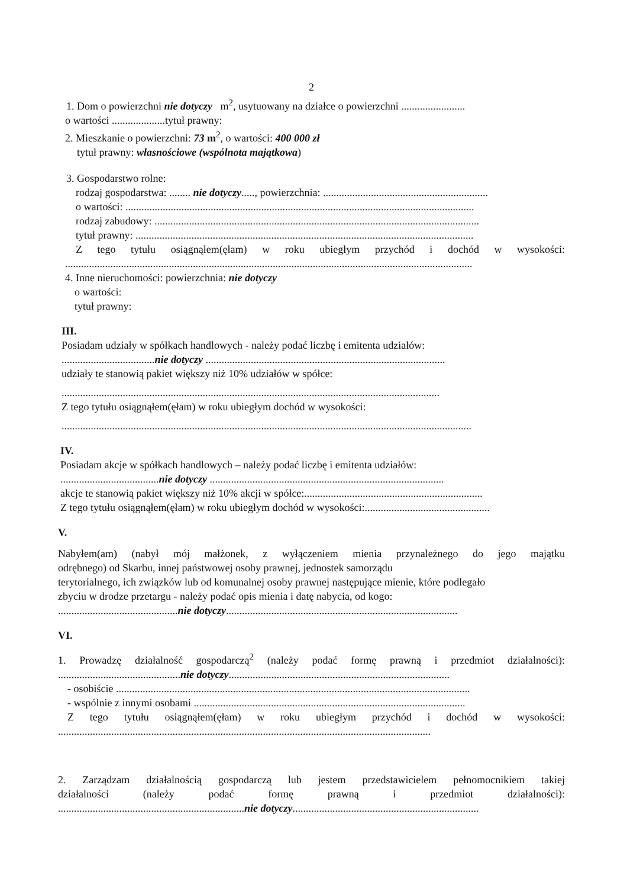2
1. Dom o powierzchni nie dotyczy m<sup>2</sup>, usytuowany na działce o powierzchni ........................
o wartości ....................tytuł prawny:
2. Mieszkanie o powierzchni: 73 m<sup>2</sup>, o wartości: 400 000 zł
tytuł prawny: własnościowe (wspólnota majątkowa)
3. Gospodarstwo rolne:
rodzaj gospodarstwa: ........ nie dotyczy....., powierzchnia: ..............................................................
o wartości: ...................................................................................................................................
rodzaj zabudowy: ..........................................................................................................................
tytuł prawny: ...............................................................................................................................
Z tego tytułu osiągnąłem(ęłam) w roku ubiegłym przychód i dochód w wysokości:
.........................................................................................................................................................
4. Inne nieruchomości: powierzchnia: nie dotyczy
o wartości:
tytuł prawny:
III.
Posiadam udziały w spółkach handlowych - należy podać liczbę i emitenta udziałów:
...................................nie dotyczy ..........................................................................................
udziały te stanowią pakiet większy niż 10% udziałów w spółce:
..............................................................................................................................................
Z tego tytułu osiągnąłem(ęłam) w roku ubiegłym dochód w wysokości:
..........................................................................................................................................................
IV.
Posiadam akcje w spółkach handlowych – należy podać liczbę i emitenta udziałów:
.....................................nie dotyczy ........................................................................................
akcje te stanowią pakiet większy niż 10% akcji w spółce:...................................................................
Z tego tytułu osiągnąłem(ęłam) w roku ubiegłym dochód w wysokości:...............................................
V.
Nabyłem(am) (nabył mój małżonek, z wyłączeniem mienia przynależnego do jego majątku
odrębnego) od Skarbu, innej państwowej osoby prawnej, jednostek samorządu
terytorialnego, ich związków lub od komunalnej osoby prawnej następujące mienie, które podlegało
zbyciu w drodze przetargu - należy podać opis mienia i datę nabycia, od kogo:
.............................................nie dotyczy.......................................................................................
VI.
1. Prowadzę działalność gospodarczą<sup>2</sup> (należy podać formę prawną i przedmiot działalności):
..............................................nie dotyczy...................................................................................
- osobiście .....................................................................................................................................
- wspólnie z innymi osobami ......................................................................................................
Z tego tytułu osiągnąłem(ęłam) w roku ubiegłym przychód i dochód w wysokości:
............................................................................................................................................
2. Zarządzam działalnością gospodarczą lub jestem przedstawicielem pełnomocnikiem takiej
działalności (należy podać formę prawną i przedmiot działalności):
......................................................................nie dotyczy......................................................................